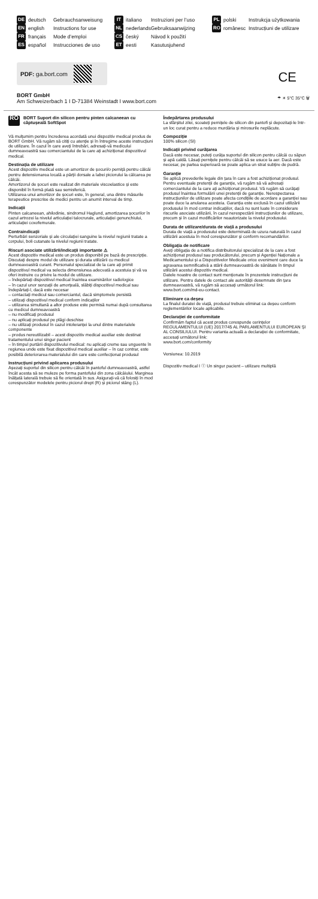DE deutsch Gebrauchsanweisung
EN english Instructions for use
FR français Mode d’emploi
ES español Instrucciones de uso
IT italiano Instruzioni per l’uso
NL nederlands Gebruiksaanwijzing
CS český Návod k použití
ET eesti Kasutusjuhend
PL polski Instrukcja użytkowania
RO românesc Instrucțiuni de utilizare
PDF: ga.bort.com
CE
BORT GmbH
Am Schweizerbach 1 I D-71384 Weinstadt I www.bort.com
☂ ☀ 5°C 35°C 🗑
RO BORT Suport din silicon pentru pinten calcaneean cu căptușeală SoftSpot
Vă mulțumim pentru încrederea acordată unui dispozitiv medical produs de BORT GmbH. Vă rugăm să citiți cu atenție și în întregime aceste instrucțiuni de utilizare. În cazul în care aveți întrebări, adresați-vă medicului dumneavoastră sau comerciantului de la care ați achiziționat dispozitivul medical.
Destinația de utilizare
Acest dispozitiv medical este un amortizor de șocuri/o perniță pentru călcâi pentru detensionarea locală a părții dorsale a labei piciorului la călcarea pe călcâi.
Amortizorul de șocuri este realizat din materiale viscoelastice și este disponibil în formă plată sau semisferică.
Utilizarea unui amortizor de șocuri este, în general, una dintre măsurile terapeutice prescrise de medici pentru un anumit interval de timp.
Indicații
Pinten calcaneean, ahilodinie, sindromul Haglund, amortizarea șocurilor în cazul artrozei la nivelul articulației talocrurale, articulației genunchiului, articulației coxofemurale.
Contraindicații
Perturbări senzoriale și ale circulației sanguine la nivelul regiunii tratate a corpului, boli cutanate la nivelul regiunii tratate.
Riscuri asociate utilizării/indicații importante ⚠
Acest dispozitiv medical este un produs disponibil pe bază de prescripție. Discutați despre modul de utilizare și durata utilizării cu medicul dumneavoastră curant. Personalul specializat de la care ați primit dispozitivul medical va selecta dimensiunea adecvată a acestuia și vă va oferi instruire cu privire la modul de utilizare.
– îndepărtați dispozitivul medical înaintea examinărilor radiologice
– în cazul unor senzații de amorțeală, slăbiți dispozitivul medical sau îndepărtați-l, dacă este necesar
– contactați medicul sau comerciantul, dacă simptomele persistă
– utilizați dispozitivul medical conform indicaților
– utilizarea simultană a altor produse este permisă numai după consultarea cu medicul dumneavoastră
– nu modificați produsul
– nu aplicați produsul pe plăgi deschise
– nu utilizați produsul în cazul intoleranței la unul dintre materialele componente
– produs nereutilizabil – acest dispozitiv medical auxiliar este destinat tratamentului unui singur pacient
– în timpul purtării dispozitivului medical: nu aplicați creme sau unguente în regiunea unde este fixat dispozitivul medical auxiliar – în caz contrar, este posibilă deteriorarea materialului din care este confecționat produsul
Instrucțiuni privind aplicarea produsului
Așezați suportul din silicon pentru călcâi în pantoful dumneavoastră, astfel încât acesta să se muleze pe forma pantofului din zona călcâiului. Marginea înălțată laterală trebuie să fie orientată în sus. Asigurați-vă că folosiți în mod corespunzător modelele pentru piciorul drept (R) și piciorul stâng (L).
Îndepărtarea produsului
La sfârșitul zilei, scoateți pernițele de silicon din pantofi și depozitați-le într-un loc curat pentru a reduce murdăria și mirosurile neplăcute.
Compoziție
100% silicon (SI)
Indicații privind curățarea
Dacă este necesar, puteți curăța suportul din silicon pentru călcâi cu săpun și apă caldă. Lăsați pernițele pentru călcâi să se usuce la aer. Dacă este necesar, pe partea superioară se poate aplica un strat subțire de pudră.
Garanție
Se aplică prevederile legale din țara în care a fost achiziționat produsul. Pentru eventuale pretenții de garanție, vă rugăm să vă adresați comerciantului de la care ați achiziționat produsul. Vă rugăm să curățați produsul înaintea formulării unei pretenții de garanție. Nerespectarea instrucțiunilor de utilizare poate afecta condițiile de acordare a garanției sau poate duce la anularea acesteia. Garanția este exclusă în cazul utilizării produsului în mod contrar indicațiilor, dacă nu sunt luate în considerare riscurile asociate utilizării, în cazul nerespectării instrucțiunilor de utilizare, precum și în cazul modificărilor neautorizate la nivelul produsului.
Durata de utilizare/durata de viață a produsului
Durata de viață a produsului este determinată de uzura naturală în cazul utilizării acestuia în mod corespunzător și conform recomandărilor.
Obligația de notificare
Aveți obligația de a notifica distribuitorului specializat de la care a fost achiziționat produsul sau producătorului, precum și Agenției Naționale a Medicamentului și a Dispozitivelor Medicale orice eveniment care duce la agravarea semnificativă a stării dumneavoastră de sănătate în timpul utilizării acestui dispozitiv medical.
Datele noastre de contact sunt menționate în prezentele instrucțiuni de utilizare. Pentru datele de contact ale autorității desemnate din țara dumneavoastră, vă rugăm să accesați următorul link:
www.bort.com/md-eu-contact.
Eliminare ca deșeu
La finalul duratei de viață, produsul trebuie eliminat ca deșeu conform reglementărilor locale aplicabile.
Declarației de conformitate
Confirmăm faptul că acest produs corespunde cerințelor REGULAMENTULUI (UE) 2017/745 AL PARLAMENTULUI EUROPEAN ȘI AL CONSILIULUI. Pentru varianta actuală a declarației de conformitate, accesați următorul link:
www.bort.com/conformity
Versiunea: 10.2019
Dispozitiv medical I ⓘ Un singur pacient – utilizare multiplă